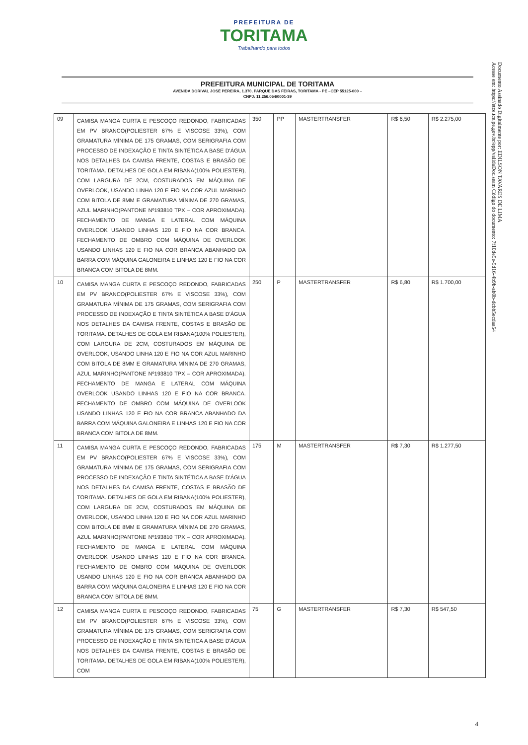PREFEITURA DE
TORITAMA
Trabalhando para todos
PREFEITURA MUNICIPAL DE TORITAMA
AVENIDA DORIVAL JOSÉ PEREIRA, 1.370, PARQUE DAS FEIRAS, TORITAMA - PE –CEP 55125-000 –
CNPJ: 11.256.054/0001-39
Documento Assinado Digitalmente por: EDILSON TAVARES DE LIMA
Acesse em: https://etce.tce.pe.gov.br/epp/validaDoc.seam Código do documento: 7f10de5e-5d16-4b9b-ab0b-dcbb5ecdaa54
| 09 | CAMISA MANGA CURTA E PESCOÇO REDONDO, FABRICADAS EM PV BRANCO(POLIESTER 67% E VISCOSE 33%), COM GRAMATURA MÍNIMA DE 175 GRAMAS, COM SERIGRAFIA COM PROCESSO DE INDEXAÇÃO E TINTA SINTÉTICA A BASE D'ÁGUA NOS DETALHES DA CAMISA FRENTE, COSTAS E BRASÃO DE TORITAMA. DETALHES DE GOLA EM RIBANA(100% POLIESTER), COM LARGURA DE 2CM, COSTURADOS EM MÁQUINA DE OVERLOOK, USANDO LINHA 120 E FIO NA COR AZUL MARINHO COM BITOLA DE 8MM E GRAMATURA MÍNIMA DE 270 GRAMAS, AZUL MARINHO(PANTONE Nº193810 TPX – COR APROXIMADA). FECHAMENTO DE MANGA E LATERAL COM MÁQUINA OVERLOOK USANDO LINHAS 120 E FIO NA COR BRANCA. FECHAMENTO DE OMBRO COM MÁQUINA DE OVERLOOK USANDO LINHAS 120 E FIO NA COR BRANCA ABANHADO DA BARRA COM MÁQUINA GALONEIRA E LINHAS 120 E FIO NA COR BRANCA COM BITOLA DE 8MM. | 350 | PP | MASTERTRANSFER | R$ 6,50 | R$ 2.275,00 |
| 10 | CAMISA MANGA CURTA E PESCOÇO REDONDO, FABRICADAS EM PV BRANCO(POLIESTER 67% E VISCOSE 33%), COM GRAMATURA MÍNIMA DE 175 GRAMAS, COM SERIGRAFIA COM PROCESSO DE INDEXAÇÃO E TINTA SINTÉTICA A BASE D'ÁGUA NOS DETALHES DA CAMISA FRENTE, COSTAS E BRASÃO DE TORITAMA. DETALHES DE GOLA EM RIBANA(100% POLIESTER), COM LARGURA DE 2CM, COSTURADOS EM MÁQUINA DE OVERLOOK, USANDO LINHA 120 E FIO NA COR AZUL MARINHO COM BITOLA DE 8MM E GRAMATURA MÍNIMA DE 270 GRAMAS, AZUL MARINHO(PANTONE Nº193810 TPX – COR APROXIMADA). FECHAMENTO DE MANGA E LATERAL COM MÁQUINA OVERLOOK USANDO LINHAS 120 E FIO NA COR BRANCA. FECHAMENTO DE OMBRO COM MÁQUINA DE OVERLOOK USANDO LINHAS 120 E FIO NA COR BRANCA ABANHADO DA BARRA COM MÁQUINA GALONEIRA E LINHAS 120 E FIO NA COR BRANCA COM BITOLA DE 8MM. | 250 | P | MASTERTRANSFER | R$ 6,80 | R$ 1.700,00 |
| 11 | CAMISA MANGA CURTA E PESCOÇO REDONDO, FABRICADAS EM PV BRANCO(POLIESTER 67% E VISCOSE 33%), COM GRAMATURA MÍNIMA DE 175 GRAMAS, COM SERIGRAFIA COM PROCESSO DE INDEXAÇÃO E TINTA SINTÉTICA A BASE D'ÁGUA NOS DETALHES DA CAMISA FRENTE, COSTAS E BRASÃO DE TORITAMA. DETALHES DE GOLA EM RIBANA(100% POLIESTER), COM LARGURA DE 2CM, COSTURADOS EM MÁQUINA DE OVERLOOK, USANDO LINHA 120 E FIO NA COR AZUL MARINHO COM BITOLA DE 8MM E GRAMATURA MÍNIMA DE 270 GRAMAS, AZUL MARINHO(PANTONE Nº193810 TPX – COR APROXIMADA). FECHAMENTO DE MANGA E LATERAL COM MÁQUINA OVERLOOK USANDO LINHAS 120 E FIO NA COR BRANCA. FECHAMENTO DE OMBRO COM MÁQUINA DE OVERLOOK USANDO LINHAS 120 E FIO NA COR BRANCA ABANHADO DA BARRA COM MÁQUINA GALONEIRA E LINHAS 120 E FIO NA COR BRANCA COM BITOLA DE 8MM. | 175 | M | MASTERTRANSFER | R$ 7,30 | R$ 1.277,50 |
| 12 | CAMISA MANGA CURTA E PESCOÇO REDONDO, FABRICADAS EM PV BRANCO(POLIESTER 67% E VISCOSE 33%), COM GRAMATURA MÍNIMA DE 175 GRAMAS, COM SERIGRAFIA COM PROCESSO DE INDEXAÇÃO E TINTA SINTÉTICA A BASE D'ÁGUA NOS DETALHES DA CAMISA FRENTE, COSTAS E BRASÃO DE TORITAMA. DETALHES DE GOLA EM RIBANA(100% POLIESTER), COM | 75 | G | MASTERTRANSFER | R$ 7,30 | R$ 547,50 |
4